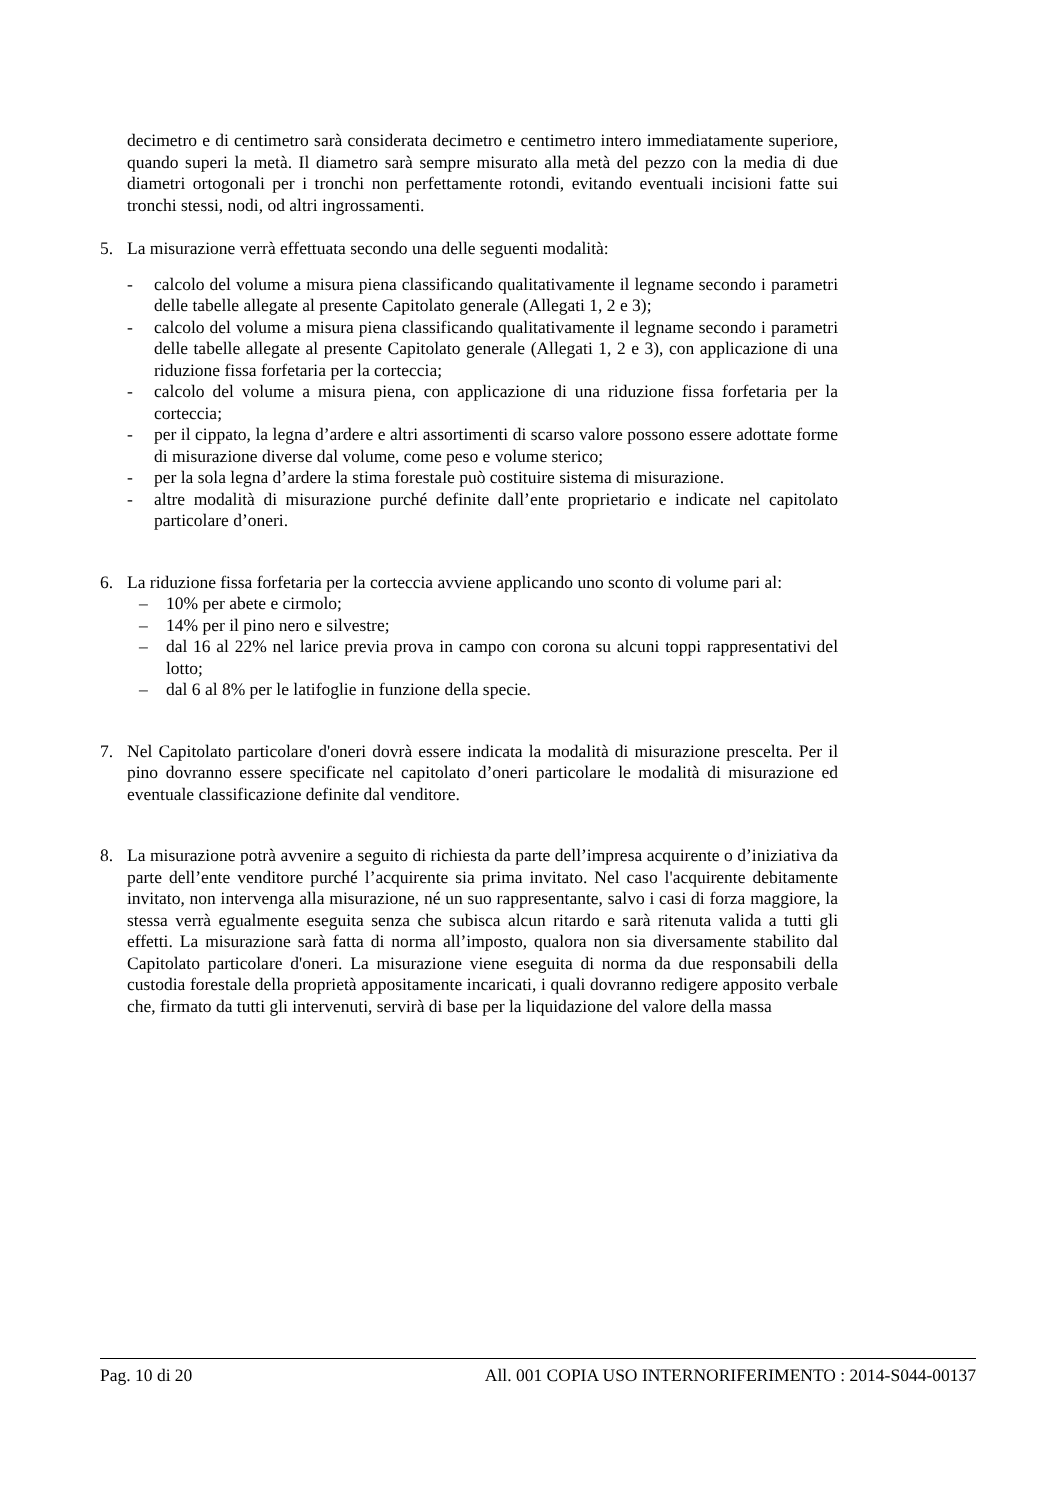decimetro e di centimetro sarà considerata decimetro e centimetro intero immediatamente superiore, quando superi la metà. Il diametro sarà sempre misurato alla metà del pezzo con la media di due diametri ortogonali per i tronchi non perfettamente rotondi, evitando eventuali incisioni fatte sui tronchi stessi, nodi, od altri ingrossamenti.
5. La misurazione verrà effettuata secondo una delle seguenti modalità:
- calcolo del volume a misura piena classificando qualitativamente il legname secondo i parametri delle tabelle allegate al presente Capitolato generale (Allegati 1, 2 e 3);
- calcolo del volume a misura piena classificando qualitativamente il legname secondo i parametri delle tabelle allegate al presente Capitolato generale (Allegati 1, 2 e 3), con applicazione di una riduzione fissa forfetaria per la corteccia;
- calcolo del volume a misura piena, con applicazione di una riduzione fissa forfetaria per la corteccia;
- per il cippato, la legna d’ardere e altri assortimenti di scarso valore possono essere adottate forme di misurazione diverse dal volume, come peso e volume sterico;
- per la sola legna d’ardere la stima forestale può costituire sistema di misurazione.
- altre modalità di misurazione purché definite dall’ente proprietario e indicate nel capitolato particolare d’oneri.
6. La riduzione fissa forfetaria per la corteccia avviene applicando uno sconto di volume pari al:
– 10% per abete e cirmolo;
– 14% per il pino nero e silvestre;
– dal 16 al 22% nel larice previa prova in campo con corona su alcuni toppi rappresentativi del lotto;
– dal 6 al 8% per le latifoglie in funzione della specie.
7. Nel Capitolato particolare d'oneri dovrà essere indicata la modalità di misurazione prescelta. Per il pino dovranno essere specificate nel capitolato d’oneri particolare le modalità di misurazione ed eventuale classificazione definite dal venditore.
8. La misurazione potrà avvenire a seguito di richiesta da parte dell’impresa acquirente o d’iniziativa da parte dell’ente venditore purché l’acquirente sia prima invitato. Nel caso l'acquirente debitamente invitato, non intervenga alla misurazione, né un suo rappresentante, salvo i casi di forza maggiore, la stessa verrà egualmente eseguita senza che subisca alcun ritardo e sarà ritenuta valida a tutti gli effetti. La misurazione sarà fatta di norma all’imposto, qualora non sia diversamente stabilito dal Capitolato particolare d'oneri. La misurazione viene eseguita di norma da due responsabili della custodia forestale della proprietà appositamente incaricati, i quali dovranno redigere apposito verbale che, firmato da tutti gli intervenuti, servirà di base per la liquidazione del valore della massa
Pag. 10 di 20 All. 001 COPIA USO INTERNORIFERIMENTO : 2014-S044-00137